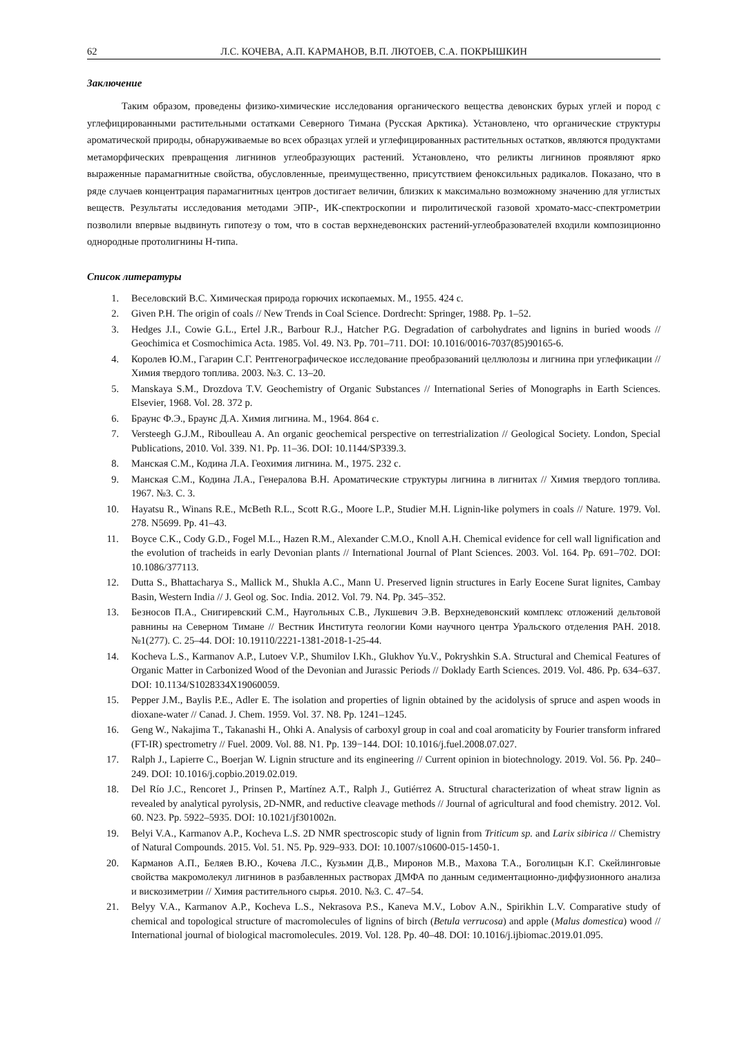62 Л.С. КОЧЕВА, А.П. КАРМАНОВ, В.П. ЛЮТОЕВ, С.А. ПОКРЫШКИН
Заключение
Таким образом, проведены физико-химические исследования органического вещества девонских бурых углей и пород с углефицированными растительными остатками Северного Тимана (Русская Арктика). Установлено, что органические структуры ароматической природы, обнаруживаемые во всех образцах углей и углефицированных растительных остатков, являются продуктами метаморфических превращения лигнинов углеобразующих растений. Установлено, что реликты лигнинов проявляют ярко выраженные парамагнитные свойства, обусловленные, преимущественно, присутствием феноксильных радикалов. Показано, что в ряде случаев концентрация парамагнитных центров достигает величин, близких к максимально возможному значению для углистых веществ. Результаты исследования методами ЭПР-, ИК-спектроскопии и пиролитической газовой хромато-масс-спектрометрии позволили впервые выдвинуть гипотезу о том, что в состав верхнедевонских растений-углеобразователей входили композиционно однородные протолигнины Н-типа.
Список литературы
1. Веселовский В.С. Химическая природа горючих ископаемых. М., 1955. 424 с.
2. Given P.H. The origin of coals // New Trends in Coal Science. Dordrecht: Springer, 1988. Pp. 1–52.
3. Hedges J.I., Cowie G.L., Ertel J.R., Barbour R.J., Hatcher P.G. Degradation of carbohydrates and lignins in buried woods // Geochimica et Cosmochimica Acta. 1985. Vol. 49. N3. Pp. 701–711. DOI: 10.1016/0016-7037(85)90165-6.
4. Королев Ю.М., Гагарин С.Г. Рентгенографическое исследование преобразований целлюлозы и лигнина при углефикации // Химия твердого топлива. 2003. №3. С. 13–20.
5. Manskaya S.M., Drozdova T.V. Geochemistry of Organic Substances // International Series of Monographs in Earth Sciences. Elsevier, 1968. Vol. 28. 372 p.
6. Браунс Ф.Э., Браунс Д.А. Химия лигнина. М., 1964. 864 с.
7. Versteegh G.J.M., Riboulleau A. An organic geochemical perspective on terrestrialization // Geological Society. London, Special Publications, 2010. Vol. 339. N1. Pp. 11–36. DOI: 10.1144/SP339.3.
8. Манская С.М., Кодина Л.А. Геохимия лигнина. М., 1975. 232 с.
9. Манская С.М., Кодина Л.А., Генералова В.Н. Ароматические структуры лигнина в лигнитах // Химия твердого топлива. 1967. №3. С. 3.
10. Hayatsu R., Winans R.E., McBeth R.L., Scott R.G., Moore L.P., Studier M.H. Lignin-like polymers in coals // Nature. 1979. Vol. 278. N5699. Pp. 41–43.
11. Boyce C.K., Cody G.D., Fogel M.L., Hazen R.M., Alexander C.M.O., Knoll A.H. Chemical evidence for cell wall lignification and the evolution of tracheids in early Devonian plants // International Journal of Plant Sciences. 2003. Vol. 164. Pp. 691–702. DOI: 10.1086/377113.
12. Dutta S., Bhattacharya S., Mallick M., Shukla A.C., Mann U. Preserved lignin structures in Early Eocene Surat lignites, Cambay Basin, Western India // J. Geol og. Soc. India. 2012. Vol. 79. N4. Pp. 345–352.
13. Безносов П.А., Снигиревский С.М., Наугольных С.В., Лукшевич Э.В. Верхнедевонский комплекс отложений дельтовой равнины на Северном Тимане // Вестник Института геологии Коми научного центра Уральского отделения РАН. 2018. №1(277). С. 25–44. DOI: 10.19110/2221-1381-2018-1-25-44.
14. Kocheva L.S., Karmanov A.P., Lutoev V.P., Shumilov I.Kh., Glukhov Yu.V., Pokryshkin S.A. Structural and Chemical Features of Organic Matter in Carbonized Wood of the Devonian and Jurassic Periods // Doklady Earth Sciences. 2019. Vol. 486. Pp. 634–637. DOI: 10.1134/S1028334X19060059.
15. Pepper J.M., Baylis P.E., Adler E. The isolation and properties of lignin obtained by the acidolysis of spruce and aspen woods in dioxane-water // Canad. J. Chem. 1959. Vol. 37. N8. Pp. 1241–1245.
16. Geng W., Nakajima T., Takanashi H., Ohki A. Analysis of carboxyl group in coal and coal aromaticity by Fourier transform infrared (FT-IR) spectrometry // Fuel. 2009. Vol. 88. N1. Pp. 139−144. DOI: 10.1016/j.fuel.2008.07.027.
17. Ralph J., Lapierre C., Boerjan W. Lignin structure and its engineering // Current opinion in biotechnology. 2019. Vol. 56. Pp. 240–249. DOI: 10.1016/j.copbio.2019.02.019.
18. Del Río J.C., Rencoret J., Prinsen P., Martínez A.T., Ralph J., Gutiérrez A. Structural characterization of wheat straw lignin as revealed by analytical pyrolysis, 2D-NMR, and reductive cleavage methods // Journal of agricultural and food chemistry. 2012. Vol. 60. N23. Pp. 5922–5935. DOI: 10.1021/jf301002n.
19. Belyi V.A., Karmanov A.P., Kocheva L.S. 2D NMR spectroscopic study of lignin from Triticum sp. and Larix sibirica // Chemistry of Natural Compounds. 2015. Vol. 51. N5. Pp. 929–933. DOI: 10.1007/s10600-015-1450-1.
20. Карманов А.П., Беляев В.Ю., Кочева Л.С., Кузьмин Д.В., Миронов М.В., Махова Т.А., Боголицын К.Г. Скейлинговые свойства макромолекул лигнинов в разбавленных растворах ДМФА по данным седиментационно-диффузионного анализа и вискозиметрии // Химия растительного сырья. 2010. №3. С. 47–54.
21. Belyy V.A., Karmanov A.P., Kocheva L.S., Nekrasova P.S., Kaneva M.V., Lobov A.N., Spirikhin L.V. Comparative study of chemical and topological structure of macromolecules of lignins of birch (Betula verrucosa) and apple (Malus domestica) wood // International journal of biological macromolecules. 2019. Vol. 128. Pp. 40–48. DOI: 10.1016/j.ijbiomac.2019.01.095.